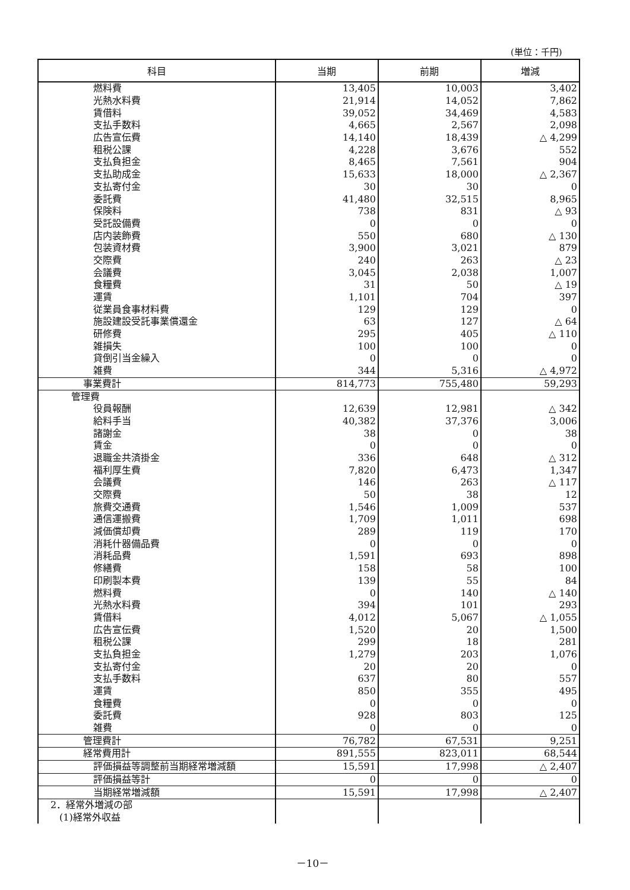(単位：千円)
| 科目 | 当期 | 前期 | 増減 |
| --- | --- | --- | --- |
| 燃料費 | 13,405 | 10,003 | 3,402 |
| 光熱水料費 | 21,914 | 14,052 | 7,862 |
| 賃借料 | 39,052 | 34,469 | 4,583 |
| 支払手数料 | 4,665 | 2,567 | 2,098 |
| 広告宣伝費 | 14,140 | 18,439 | △ 4,299 |
| 租税公課 | 4,228 | 3,676 | 552 |
| 支払負担金 | 8,465 | 7,561 | 904 |
| 支払助成金 | 15,633 | 18,000 | △ 2,367 |
| 支払寄付金 | 30 | 30 | 0 |
| 委託費 | 41,480 | 32,515 | 8,965 |
| 保険料 | 738 | 831 | △ 93 |
| 受託設備費 | 0 | 0 | 0 |
| 店内装飾費 | 550 | 680 | △ 130 |
| 包装資材費 | 3,900 | 3,021 | 879 |
| 交際費 | 240 | 263 | △ 23 |
| 会議費 | 3,045 | 2,038 | 1,007 |
| 食糧費 | 31 | 50 | △ 19 |
| 運賃 | 1,101 | 704 | 397 |
| 従業員食事材料費 | 129 | 129 | 0 |
| 施設建設受託事業償還金 | 63 | 127 | △ 64 |
| 研修費 | 295 | 405 | △ 110 |
| 雑損失 | 100 | 100 | 0 |
| 貸倒引当金繰入 | 0 | 0 | 0 |
| 雑費 | 344 | 5,316 | △ 4,972 |
| 事業費計 | 814,773 | 755,480 | 59,293 |
| 管理費 | | | |
| 役員報酬 | 12,639 | 12,981 | △ 342 |
| 給料手当 | 40,382 | 37,376 | 3,006 |
| 諸謝金 | 38 | 0 | 38 |
| 賃金 | 0 | 0 | 0 |
| 退職金共済掛金 | 336 | 648 | △ 312 |
| 福利厚生費 | 7,820 | 6,473 | 1,347 |
| 会議費 | 146 | 263 | △ 117 |
| 交際費 | 50 | 38 | 12 |
| 旅費交通費 | 1,546 | 1,009 | 537 |
| 通信運搬費 | 1,709 | 1,011 | 698 |
| 減価償却費 | 289 | 119 | 170 |
| 消耗什器備品費 | 0 | 0 | 0 |
| 消耗品費 | 1,591 | 693 | 898 |
| 修繕費 | 158 | 58 | 100 |
| 印刷製本費 | 139 | 55 | 84 |
| 燃料費 | 0 | 140 | △ 140 |
| 光熱水料費 | 394 | 101 | 293 |
| 賃借料 | 4,012 | 5,067 | △ 1,055 |
| 広告宣伝費 | 1,520 | 20 | 1,500 |
| 租税公課 | 299 | 18 | 281 |
| 支払負担金 | 1,279 | 203 | 1,076 |
| 支払寄付金 | 20 | 20 | 0 |
| 支払手数料 | 637 | 80 | 557 |
| 運賃 | 850 | 355 | 495 |
| 食糧費 | 0 | 0 | 0 |
| 委託費 | 928 | 803 | 125 |
| 雑費 | 0 | 0 | 0 |
| 管理費計 | 76,782 | 67,531 | 9,251 |
| 経常費用計 | 891,555 | 823,011 | 68,544 |
| 評価損益等調整前当期経常増減額 | 15,591 | 17,998 | △ 2,407 |
| 評価損益等計 | 0 | 0 | 0 |
| 当期経常増減額 | 15,591 | 17,998 | △ 2,407 |
| 2．経常外増減の部 | | | |
| (1)経常外収益 | | | |
－10－